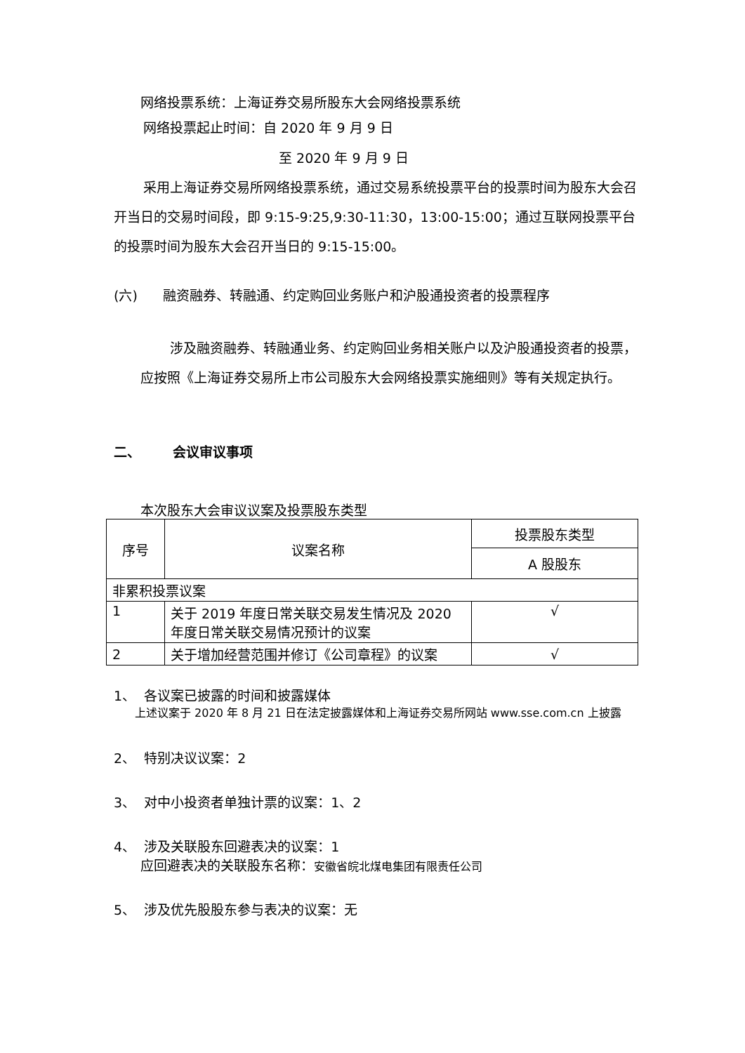网络投票系统：上海证券交易所股东大会网络投票系统
网络投票起止时间：自 2020 年 9 月 9 日
至 2020 年 9 月 9 日
采用上海证券交易所网络投票系统，通过交易系统投票平台的投票时间为股东大会召开当日的交易时间段，即 9:15-9:25,9:30-11:30，13:00-15:00；通过互联网投票平台的投票时间为股东大会召开当日的 9:15-15:00。
(六) 融资融券、转融通、约定购回业务账户和沪股通投资者的投票程序
涉及融资融券、转融通业务、约定购回业务相关账户以及沪股通投资者的投票，应按照《上海证券交易所上市公司股东大会网络投票实施细则》等有关规定执行。
二、 会议审议事项
本次股东大会审议议案及投票股东类型
| 序号 | 议案名称 | 投票股东类型 |
| --- | --- | --- |
| | | A 股股东 |
| 非累积投票议案 | | |
| 1 | 关于 2019 年度日常关联交易发生情况及 2020 年度日常关联交易情况预计的议案 | √ |
| 2 | 关于增加经营范围并修订《公司章程》的议案 | √ |
1、 各议案已披露的时间和披露媒体
上述议案于 2020 年 8 月 21 日在法定披露媒体和上海证券交易所网站 www.sse.com.cn 上披露
2、 特别决议议案：2
3、 对中小投资者单独计票的议案：1、2
4、 涉及关联股东回避表决的议案：1
应回避表决的关联股东名称：安徽省皖北煤电集团有限责任公司
5、 涉及优先股股东参与表决的议案：无